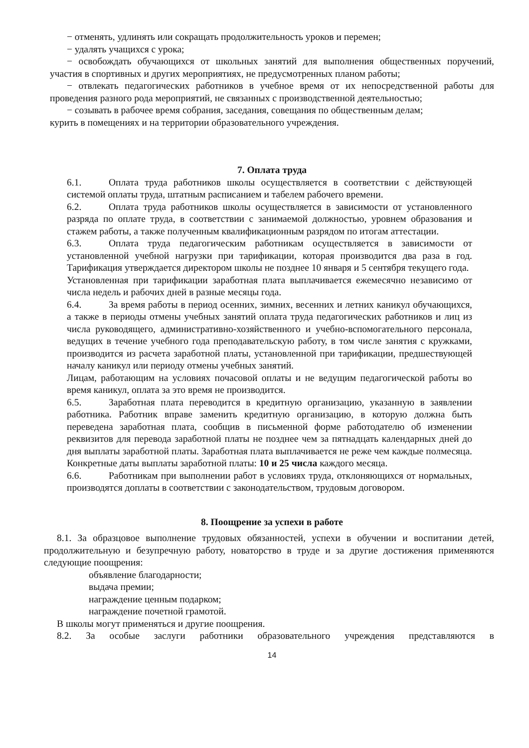− отменять, удлинять или сокращать продолжительность уроков и перемен;
− удалять учащихся с урока;
− освобождать обучающихся от школьных занятий для выполнения общественных поручений, участия в спортивных и других мероприятиях, не предусмотренных планом работы;
− отвлекать педагогических работников в учебное время от их непосредственной работы для проведения разного рода мероприятий, не связанных с производственной деятельностью;
− созывать в рабочее время собрания, заседания, совещания по общественным делам;
курить в помещениях и на территории образовательного учреждения.
7. Оплата труда
6.1. Оплата труда работников школы осуществляется в соответствии с действующей системой оплаты труда, штатным расписанием и табелем рабочего времени.
6.2. Оплата труда работников школы осуществляется в зависимости от установленного разряда по оплате труда, в соответствии с занимаемой должностью, уровнем образования и стажем работы, а также полученным квалификационным разрядом по итогам аттестации.
6.3. Оплата труда педагогическим работникам осуществляется в зависимости от установленной учебной нагрузки при тарификации, которая производится два раза в год. Тарификация утверждается директором школы не позднее 10 января и 5 сентября текущего года.
Установленная при тарификации заработная плата выплачивается ежемесячно независимо от числа недель и рабочих дней в разные месяцы года.
6.4. За время работы в период осенних, зимних, весенних и летних каникул обучающихся, а также в периоды отмены учебных занятий оплата труда педагогических работников и лиц из числа руководящего, административно-хозяйственного и учебно-вспомогательного персонала, ведущих в течение учебного года преподавательскую работу, в том числе занятия с кружками, производится из расчета заработной платы, установленной при тарификации, предшествующей началу каникул или периоду отмены учебных занятий.
Лицам, работающим на условиях почасовой оплаты и не ведущим педагогической работы во время каникул, оплата за это время не производится.
6.5. Заработная плата переводится в кредитную организацию, указанную в заявлении работника. Работник вправе заменить кредитную организацию, в которую должна быть переведена заработная плата, сообщив в письменной форме работодателю об изменении реквизитов для перевода заработной платы не позднее чем за пятнадцать календарных дней до дня выплаты заработной платы. Заработная плата выплачивается не реже чем каждые полмесяца. Конкретные даты выплаты заработной платы: 10 и 25 числа каждого месяца.
6.6. Работникам при выполнении работ в условиях труда, отклоняющихся от нормальных, производятся доплаты в соответствии с законодательством, трудовым договором.
8. Поощрение за успехи в работе
8.1. За образцовое выполнение трудовых обязанностей, успехи в обучении и воспитании детей, продолжительную и безупречную работу, новаторство в труде и за другие достижения применяются следующие поощрения:
объявление благодарности;
выдача премии;
награждение ценным подарком;
награждение почетной грамотой.
В школы могут применяться и другие поощрения.
8.2. За особые заслуги работники образовательного учреждения представляются в
14